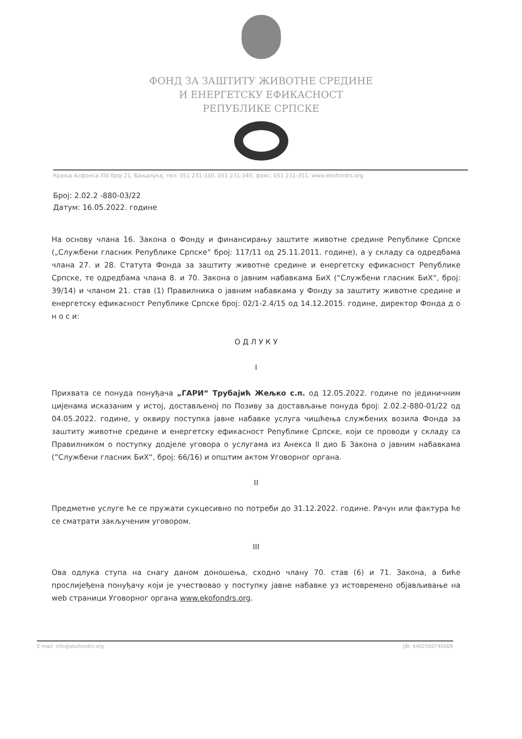ФОНД ЗА ЗАШТИТУ ЖИВОТНЕ СРЕДИНЕ
И ЕНЕРГЕТСКУ ЕФИКАСНОСТ
РЕПУБЛИКЕ СРПСКЕ
Краља Алфонса XIII број 21, Бањалука, тел: 051 231-330, 051 231-340, факс: 051 231-351, www.ekofondrs.org
Број: 2.02.2 -880-03/22
Датум: 16.05.2022. године
На основу члана 16. Закона о Фонду и финансирању заштите животне средине Републике Српске („Службени гласник Републике Српске“ број: 117/11 од 25.11.2011. године), а у складу са одредбама члана 27. и 28. Статута Фонда за заштиту животне средине и енергетску ефикасност Републике Српске, те одредбама члана 8. и 70. Закона о јавним набавкама БиХ (“Службени гласник БиХ“, број: 39/14) и чланом 21. став (1) Правилника о јавним набавкама у Фонду за заштиту животне средине и енергетску ефикасност Републике Српске број: 02/1-2.4/15 од 14.12.2015. године, директор Фонда д о н о с и:
О Д Л У К У
I
Прихвата се понуда понуђача „ГАРИ“ Трубајић Жељко с.п. од 12.05.2022. године по јединичним цијенама исказаним у истој, достављеној по Позиву за достављање понуда број: 2.02.2-880-01/22 од 04.05.2022. године, у оквиру поступка јавне набавке услуга чишћења службених возила Фонда за заштиту животне средине и енергетску ефикасност Републике Српске, који се проводи у складу са Правилником о поступку додјеле уговора о услугама из Анекса II дио Б Закона о јавним набавкама (“Службени гласник БиХ“, број: 66/16) и општим актом Уговорног органа.
II
Предметне услуге ће се пружати сукцесивно по потреби до 31.12.2022. године. Рачун или фактура ће се сматрати закљученим уговором.
III
Ова одлука ступа на снагу даном доношења, сходно члану 70. став (6) и 71. Закона, а биће прослијеђена понуђачу који је учествовао у поступку јавне набавке уз истовремено објављивање на web страници Уговорног органа www.ekofondrs.org.
E-mail: info@ekofondrs.org JIB: 4402500740009